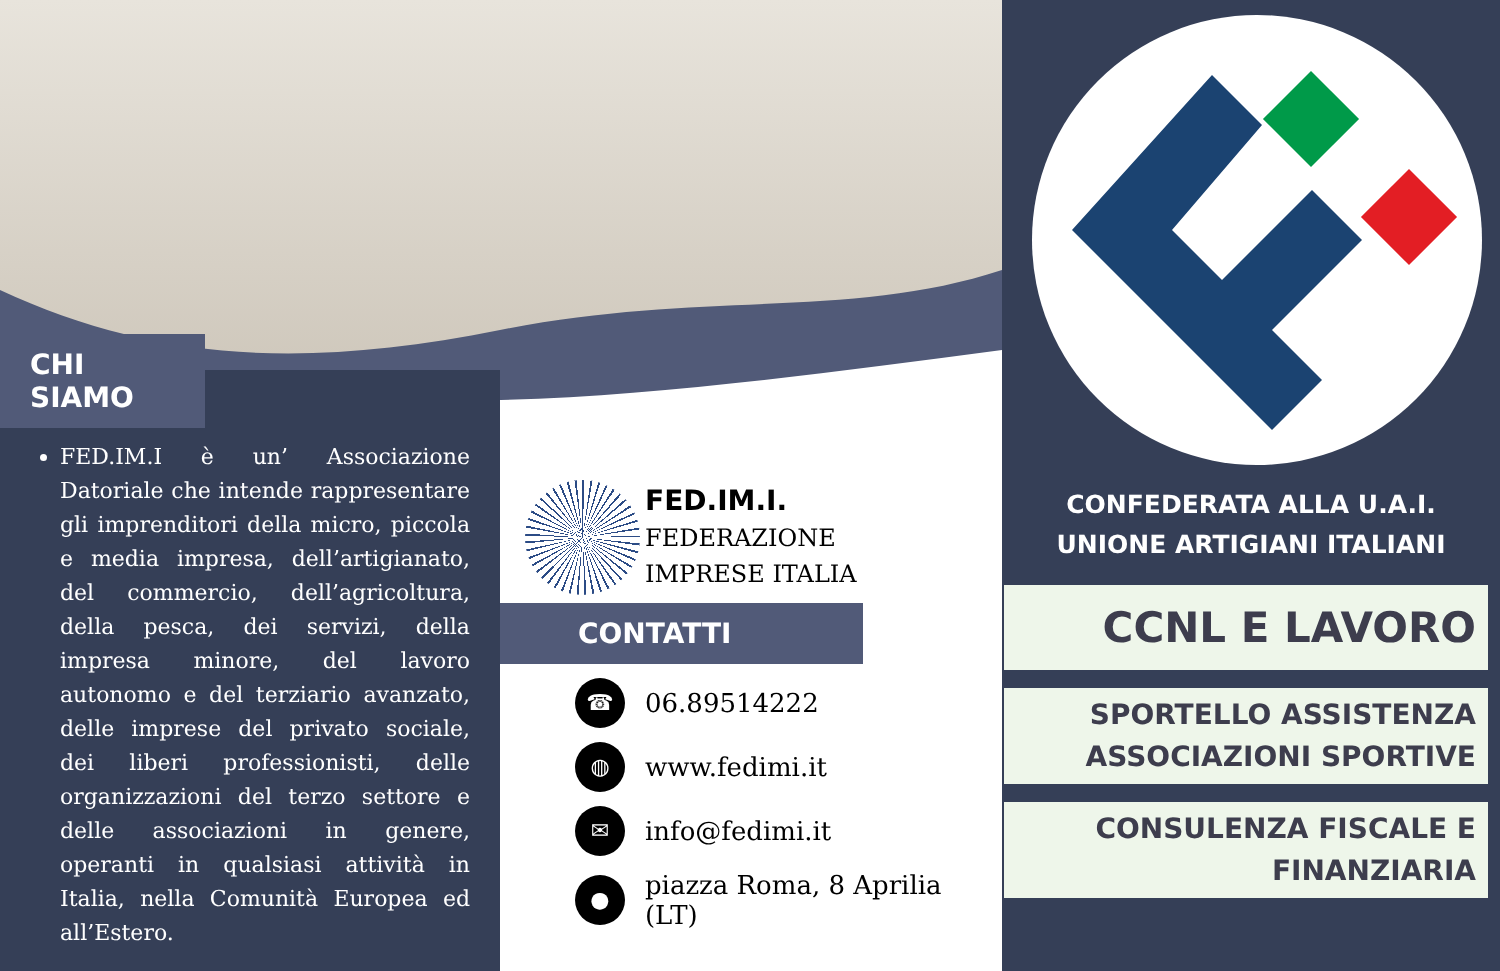CHI SIAMO
FED.IM.I è un’ Associazione Datoriale che intende rappresentare gli imprenditori della micro, piccola e media impresa, dell’artigianato, del commercio, dell’agricoltura, della pesca, dei servizi, della impresa minore, del lavoro autonomo e del terziario avanzato, delle imprese del privato sociale, dei liberi professionisti, delle organizzazioni del terzo settore e delle associazioni in genere, operanti in qualsiasi attività in Italia, nella Comunità Europea ed all’Estero.
FED.IM.I.
FEDERAZIONE
IMPRESE ITALIA
CONTATTI
☎ 06.89514222
◍ www.fedimi.it
✉ info@fedimi.it
● piazza Roma, 8 Aprilia (LT)
CONFEDERATA ALLA U.A.I.
UNIONE ARTIGIANI ITALIANI
CCNL E LAVORO
SPORTELLO ASSISTENZA
ASSOCIAZIONI SPORTIVE
CONSULENZA FISCALE E
FINANZIARIA